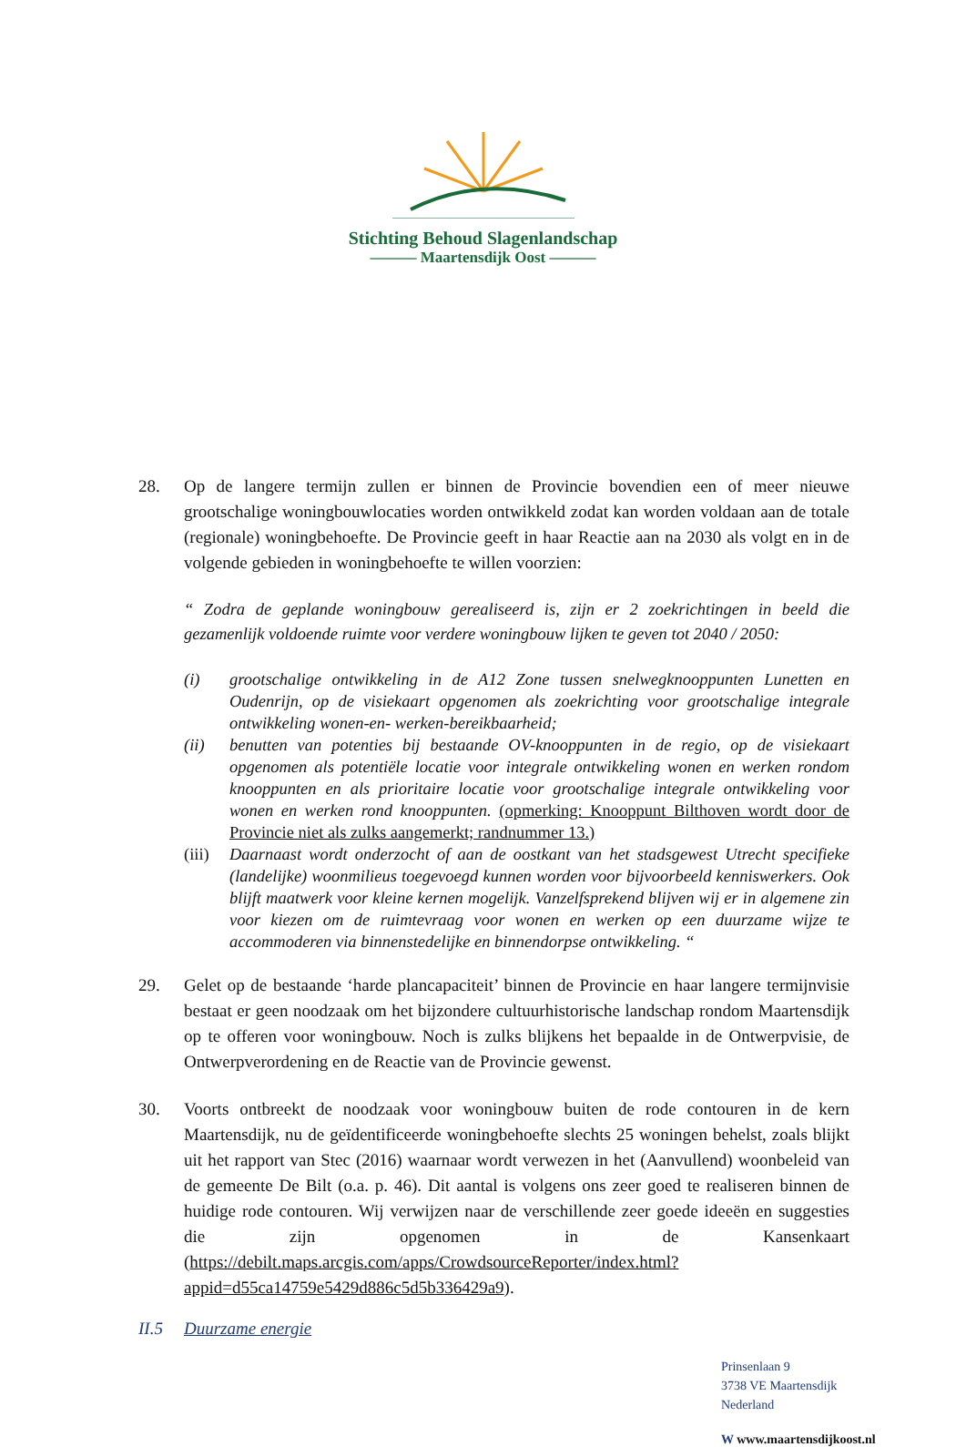Stichting Behoud Slagenlandschap
——— Maartensdijk Oost ———
28. Op de langere termijn zullen er binnen de Provincie bovendien een of meer nieuwe grootschalige woningbouwlocaties worden ontwikkeld zodat kan worden voldaan aan de totale (regionale) woningbehoefte. De Provincie geeft in haar Reactie aan na 2030 als volgt en in de volgende gebieden in woningbehoefte te willen voorzien:
“ Zodra de geplande woningbouw gerealiseerd is, zijn er 2 zoekrichtingen in beeld die gezamenlijk voldoende ruimte voor verdere woningbouw lijken te geven tot 2040 / 2050:
(i) grootschalige ontwikkeling in de A12 Zone tussen snelwegknooppunten Lunetten en Oudenrijn, op de visiekaart opgenomen als zoekrichting voor grootschalige integrale ontwikkeling wonen-en- werken-bereikbaarheid;
(ii) benutten van potenties bij bestaande OV-knooppunten in de regio, op de visiekaart opgenomen als potentiële locatie voor integrale ontwikkeling wonen en werken rondom knooppunten en als prioritaire locatie voor grootschalige integrale ontwikkeling voor wonen en werken rond knooppunten. (opmerking: Knooppunt Bilthoven wordt door de Provincie niet als zulks aangemerkt; randnummer 13.)
(iii)
Daarnaast wordt onderzocht of aan de oostkant van het stadsgewest Utrecht specifieke (landelijke) woonmilieus toegevoegd kunnen worden voor bijvoorbeeld kenniswerkers. Ook blijft maatwerk voor kleine kernen mogelijk. Vanzelfsprekend blijven wij er in algemene zin voor kiezen om de ruimtevraag voor wonen en werken op een duurzame wijze te accommoderen via binnenstedelijke en binnendorpse ontwikkeling. “
29. Gelet op de bestaande ‘harde plancapaciteit’ binnen de Provincie en haar langere termijnvisie bestaat er geen noodzaak om het bijzondere cultuurhistorische landschap rondom Maartensdijk op te offeren voor woningbouw. Noch is zulks blijkens het bepaalde in de Ontwerpvisie, de Ontwerpverordening en de Reactie van de Provincie gewenst.
30. Voorts ontbreekt de noodzaak voor woningbouw buiten de rode contouren in de kern Maartensdijk, nu de geïdentificeerde woningbehoefte slechts 25 woningen behelst, zoals blijkt uit het rapport van Stec (2016) waarnaar wordt verwezen in het (Aanvullend) woonbeleid van de gemeente De Bilt (o.a. p. 46). Dit aantal is volgens ons zeer goed te realiseren binnen de huidige rode contouren. Wij verwijzen naar de verschillende zeer goede ideeën en suggesties die zijn opgenomen in de Kansenkaart (https://debilt.maps.arcgis.com/apps/CrowdsourceReporter/index.html?appid=d55ca14759e5429d886c5d5b336429a9).
II.5 Duurzame energie
Prinsenlaan 9
3738 VE Maartensdijk
Nederland
W www.maartensdijkoost.nl